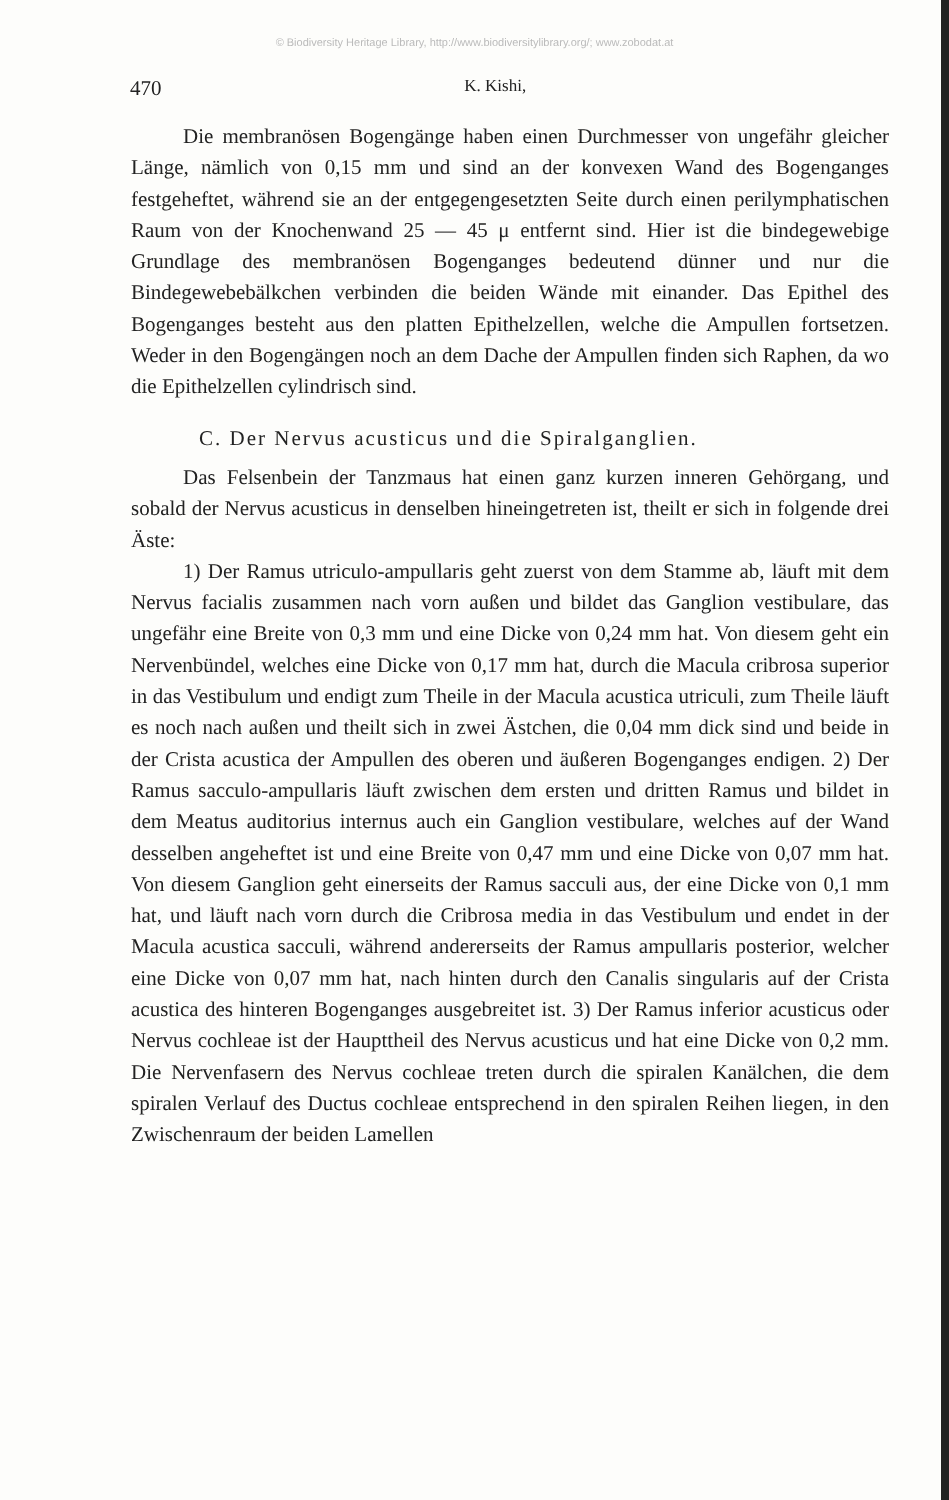© Biodiversity Heritage Library, http://www.biodiversitylibrary.org/; www.zobodat.at
470 K. Kishi,
Die membranösen Bogengänge haben einen Durchmesser von ungefähr gleicher Länge, nämlich von 0,15 mm und sind an der konvexen Wand des Bogenganges festgeheftet, während sie an der entgegengesetzten Seite durch einen perilymphatischen Raum von der Knochenwand 25 — 45 μ entfernt sind. Hier ist die bindegewebige Grundlage des membranösen Bogenganges bedeutend dünner und nur die Bindegewebebälkchen verbinden die beiden Wände mit einander. Das Epithel des Bogenganges besteht aus den platten Epithelzellen, welche die Ampullen fortsetzen. Weder in den Bogengängen noch an dem Dache der Ampullen finden sich Raphen, da wo die Epithelzellen cylindrisch sind.
C. Der Nervus acusticus und die Spiralganglien.
Das Felsenbein der Tanzmaus hat einen ganz kurzen inneren Gehörgang, und sobald der Nervus acusticus in denselben hineingetreten ist, theilt er sich in folgende drei Äste:
1) Der Ramus utriculo-ampullaris geht zuerst von dem Stamme ab, läuft mit dem Nervus facialis zusammen nach vorn außen und bildet das Ganglion vestibulare, das ungefähr eine Breite von 0,3 mm und eine Dicke von 0,24 mm hat. Von diesem geht ein Nervenbündel, welches eine Dicke von 0,17 mm hat, durch die Macula cribrosa superior in das Vestibulum und endigt zum Theile in der Macula acustica utriculi, zum Theile läuft es noch nach außen und theilt sich in zwei Ästchen, die 0,04 mm dick sind und beide in der Crista acustica der Ampullen des oberen und äußeren Bogenganges endigen. 2) Der Ramus sacculo-ampullaris läuft zwischen dem ersten und dritten Ramus und bildet in dem Meatus auditorius internus auch ein Ganglion vestibulare, welches auf der Wand desselben angeheftet ist und eine Breite von 0,47 mm und eine Dicke von 0,07 mm hat. Von diesem Ganglion geht einerseits der Ramus sacculi aus, der eine Dicke von 0,1 mm hat, und läuft nach vorn durch die Cribrosa media in das Vestibulum und endet in der Macula acustica sacculi, während andererseits der Ramus ampullaris posterior, welcher eine Dicke von 0,07 mm hat, nach hinten durch den Canalis singularis auf der Crista acustica des hinteren Bogenganges ausgebreitet ist. 3) Der Ramus inferior acusticus oder Nervus cochleae ist der Haupttheil des Nervus acusticus und hat eine Dicke von 0,2 mm. Die Nervenfasern des Nervus cochleae treten durch die spiralen Kanälchen, die dem spiralen Verlauf des Ductus cochleae entsprechend in den spiralen Reihen liegen, in den Zwischenraum der beiden Lamellen